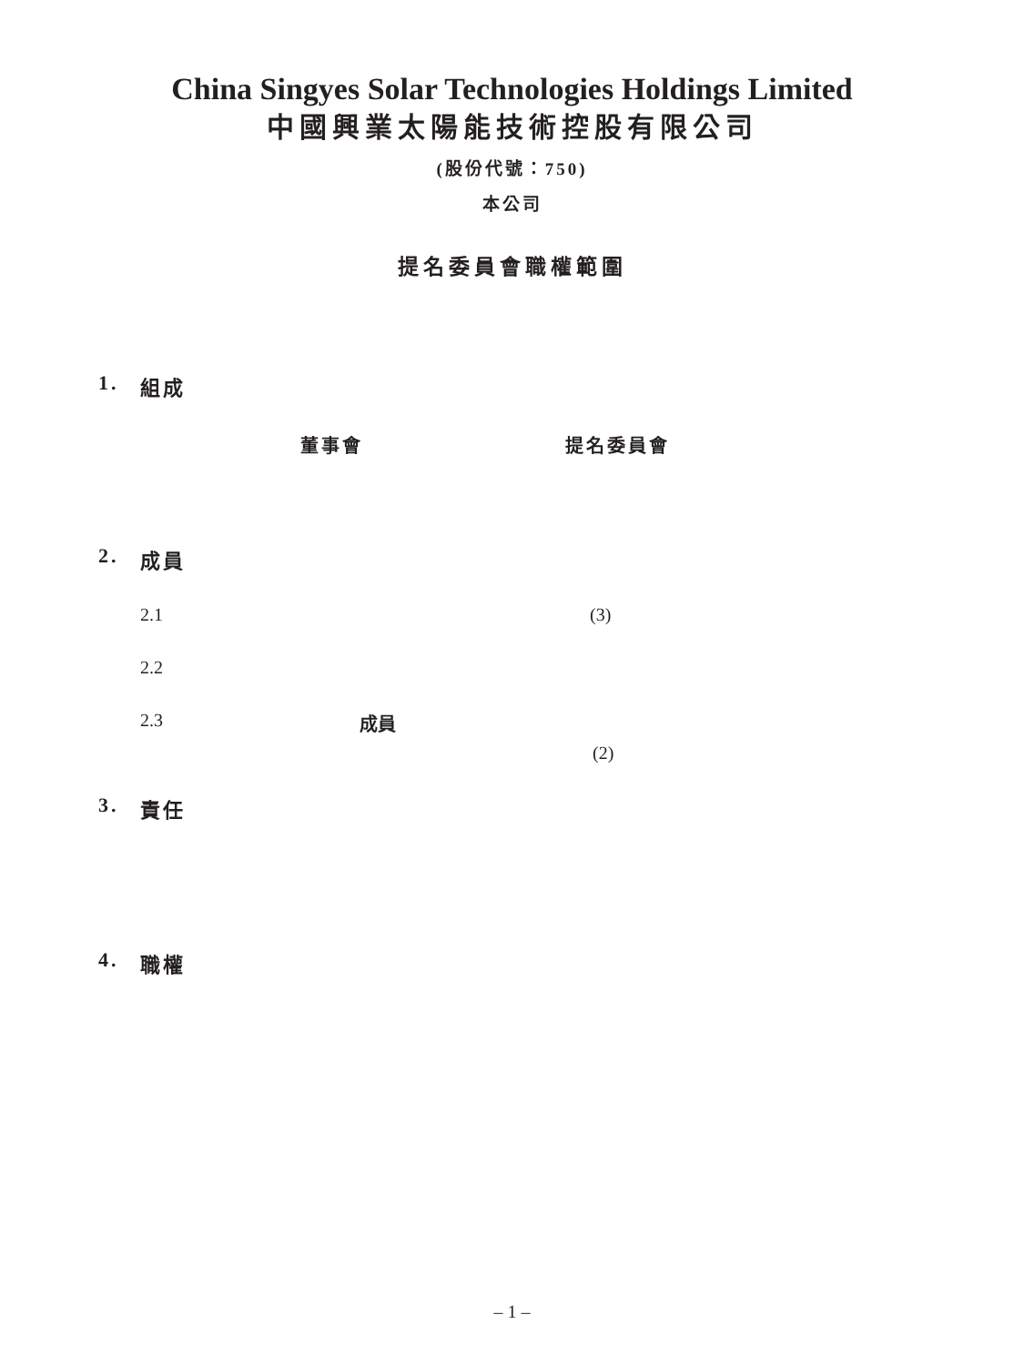China Singyes Solar Technologies Holdings Limited
中國興業太陽能技術控股有限公司
(股份代號：750)
本公司
提名委員會職權範圍
1. 組成
董事會 提名委員會
2. 成員
2.1 (3)
2.2
2.3 成員
(2)
3. 責任
4. 職權
– 1 –